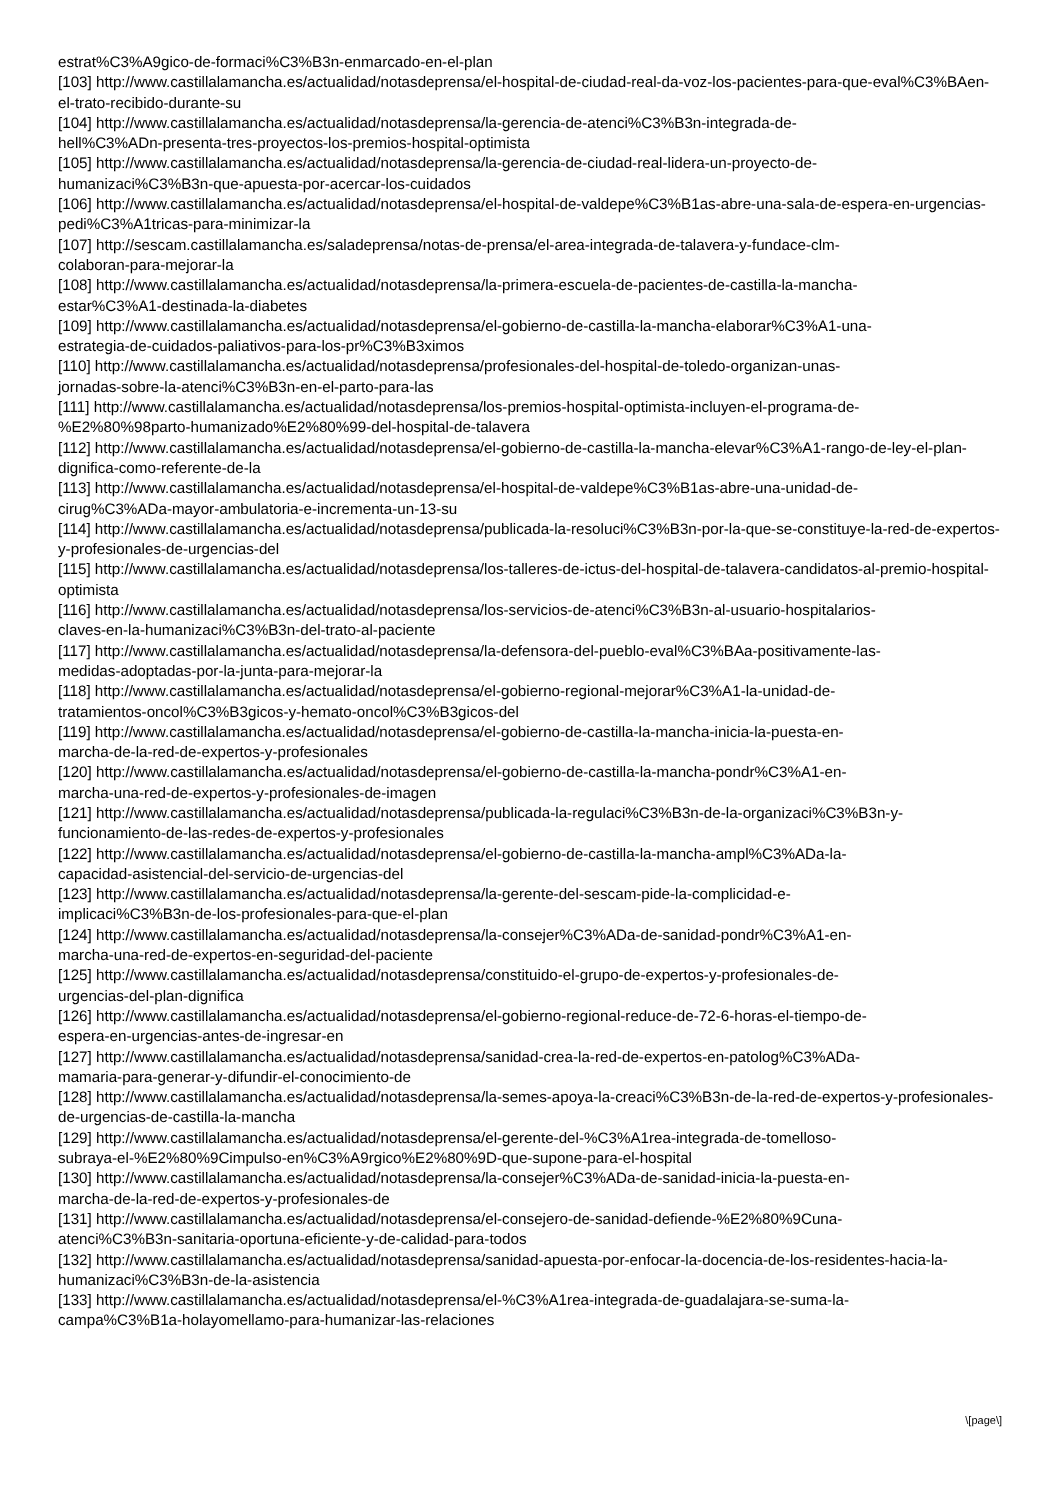estrat%C3%A9gico-de-formaci%C3%B3n-enmarcado-en-el-plan
[103] http://www.castillalamancha.es/actualidad/notasdeprensa/el-hospital-de-ciudad-real-da-voz-los-pacientes-para-que-eval%C3%BAen-el-trato-recibido-durante-su
[104] http://www.castillalamancha.es/actualidad/notasdeprensa/la-gerencia-de-atenci%C3%B3n-integrada-de-
hell%C3%ADn-presenta-tres-proyectos-los-premios-hospital-optimista
[105] http://www.castillalamancha.es/actualidad/notasdeprensa/la-gerencia-de-ciudad-real-lidera-un-proyecto-de-
humanizaci%C3%B3n-que-apuesta-por-acercar-los-cuidados
[106] http://www.castillalamancha.es/actualidad/notasdeprensa/el-hospital-de-valdepe%C3%B1as-abre-una-sala-de-espera-en-urgencias-pedi%C3%A1tricas-para-minimizar-la
[107] http://sescam.castillalamancha.es/saladeprensa/notas-de-prensa/el-area-integrada-de-talavera-y-fundace-clm-
colaboran-para-mejorar-la
[108] http://www.castillalamancha.es/actualidad/notasdeprensa/la-primera-escuela-de-pacientes-de-castilla-la-mancha-
estar%C3%A1-destinada-la-diabetes
[109] http://www.castillalamancha.es/actualidad/notasdeprensa/el-gobierno-de-castilla-la-mancha-elaborar%C3%A1-una-
estrategia-de-cuidados-paliativos-para-los-pr%C3%B3ximos
[110] http://www.castillalamancha.es/actualidad/notasdeprensa/profesionales-del-hospital-de-toledo-organizan-unas-
jornadas-sobre-la-atenci%C3%B3n-en-el-parto-para-las
[111] http://www.castillalamancha.es/actualidad/notasdeprensa/los-premios-hospital-optimista-incluyen-el-programa-de-
%E2%80%98parto-humanizado%E2%80%99-del-hospital-de-talavera
[112] http://www.castillalamancha.es/actualidad/notasdeprensa/el-gobierno-de-castilla-la-mancha-elevar%C3%A1-rango-de-ley-el-plan-dignifica-como-referente-de-la
[113] http://www.castillalamancha.es/actualidad/notasdeprensa/el-hospital-de-valdepe%C3%B1as-abre-una-unidad-de-
cirug%C3%ADa-mayor-ambulatoria-e-incrementa-un-13-su
[114] http://www.castillalamancha.es/actualidad/notasdeprensa/publicada-la-resoluci%C3%B3n-por-la-que-se-constituye-la-red-de-expertos-y-profesionales-de-urgencias-del
[115] http://www.castillalamancha.es/actualidad/notasdeprensa/los-talleres-de-ictus-del-hospital-de-talavera-candidatos-al-premio-hospital-optimista
[116] http://www.castillalamancha.es/actualidad/notasdeprensa/los-servicios-de-atenci%C3%B3n-al-usuario-hospitalarios-
claves-en-la-humanizaci%C3%B3n-del-trato-al-paciente
[117] http://www.castillalamancha.es/actualidad/notasdeprensa/la-defensora-del-pueblo-eval%C3%BAa-positivamente-las-
medidas-adoptadas-por-la-junta-para-mejorar-la
[118] http://www.castillalamancha.es/actualidad/notasdeprensa/el-gobierno-regional-mejorar%C3%A1-la-unidad-de-
tratamientos-oncol%C3%B3gicos-y-hemato-oncol%C3%B3gicos-del
[119] http://www.castillalamancha.es/actualidad/notasdeprensa/el-gobierno-de-castilla-la-mancha-inicia-la-puesta-en-
marcha-de-la-red-de-expertos-y-profesionales
[120] http://www.castillalamancha.es/actualidad/notasdeprensa/el-gobierno-de-castilla-la-mancha-pondr%C3%A1-en-
marcha-una-red-de-expertos-y-profesionales-de-imagen
[121] http://www.castillalamancha.es/actualidad/notasdeprensa/publicada-la-regulaci%C3%B3n-de-la-organizaci%C3%B3n-y-funcionamiento-de-las-redes-de-expertos-y-profesionales
[122] http://www.castillalamancha.es/actualidad/notasdeprensa/el-gobierno-de-castilla-la-mancha-ampl%C3%ADa-la-
capacidad-asistencial-del-servicio-de-urgencias-del
[123] http://www.castillalamancha.es/actualidad/notasdeprensa/la-gerente-del-sescam-pide-la-complicidad-e-
implicaci%C3%B3n-de-los-profesionales-para-que-el-plan
[124] http://www.castillalamancha.es/actualidad/notasdeprensa/la-consejer%C3%ADa-de-sanidad-pondr%C3%A1-en-
marcha-una-red-de-expertos-en-seguridad-del-paciente
[125] http://www.castillalamancha.es/actualidad/notasdeprensa/constituido-el-grupo-de-expertos-y-profesionales-de-
urgencias-del-plan-dignifica
[126] http://www.castillalamancha.es/actualidad/notasdeprensa/el-gobierno-regional-reduce-de-72-6-horas-el-tiempo-de-
espera-en-urgencias-antes-de-ingresar-en
[127] http://www.castillalamancha.es/actualidad/notasdeprensa/sanidad-crea-la-red-de-expertos-en-patolog%C3%ADa-
mamaria-para-generar-y-difundir-el-conocimiento-de
[128] http://www.castillalamancha.es/actualidad/notasdeprensa/la-semes-apoya-la-creaci%C3%B3n-de-la-red-de-expertos-y-profesionales-de-urgencias-de-castilla-la-mancha
[129] http://www.castillalamancha.es/actualidad/notasdeprensa/el-gerente-del-%C3%A1rea-integrada-de-tomelloso-
subraya-el-%E2%80%9Cimpulso-en%C3%A9rgico%E2%80%9D-que-supone-para-el-hospital
[130] http://www.castillalamancha.es/actualidad/notasdeprensa/la-consejer%C3%ADa-de-sanidad-inicia-la-puesta-en-
marcha-de-la-red-de-expertos-y-profesionales-de
[131] http://www.castillalamancha.es/actualidad/notasdeprensa/el-consejero-de-sanidad-defiende-%E2%80%9Cuna-
atenci%C3%B3n-sanitaria-oportuna-eficiente-y-de-calidad-para-todos
[132] http://www.castillalamancha.es/actualidad/notasdeprensa/sanidad-apuesta-por-enfocar-la-docencia-de-los-residentes-hacia-la-humanizaci%C3%B3n-de-la-asistencia
[133] http://www.castillalamancha.es/actualidad/notasdeprensa/el-%C3%A1rea-integrada-de-guadalajara-se-suma-la-
campa%C3%B1a-holayomellamo-para-humanizar-las-relaciones
\[page\]